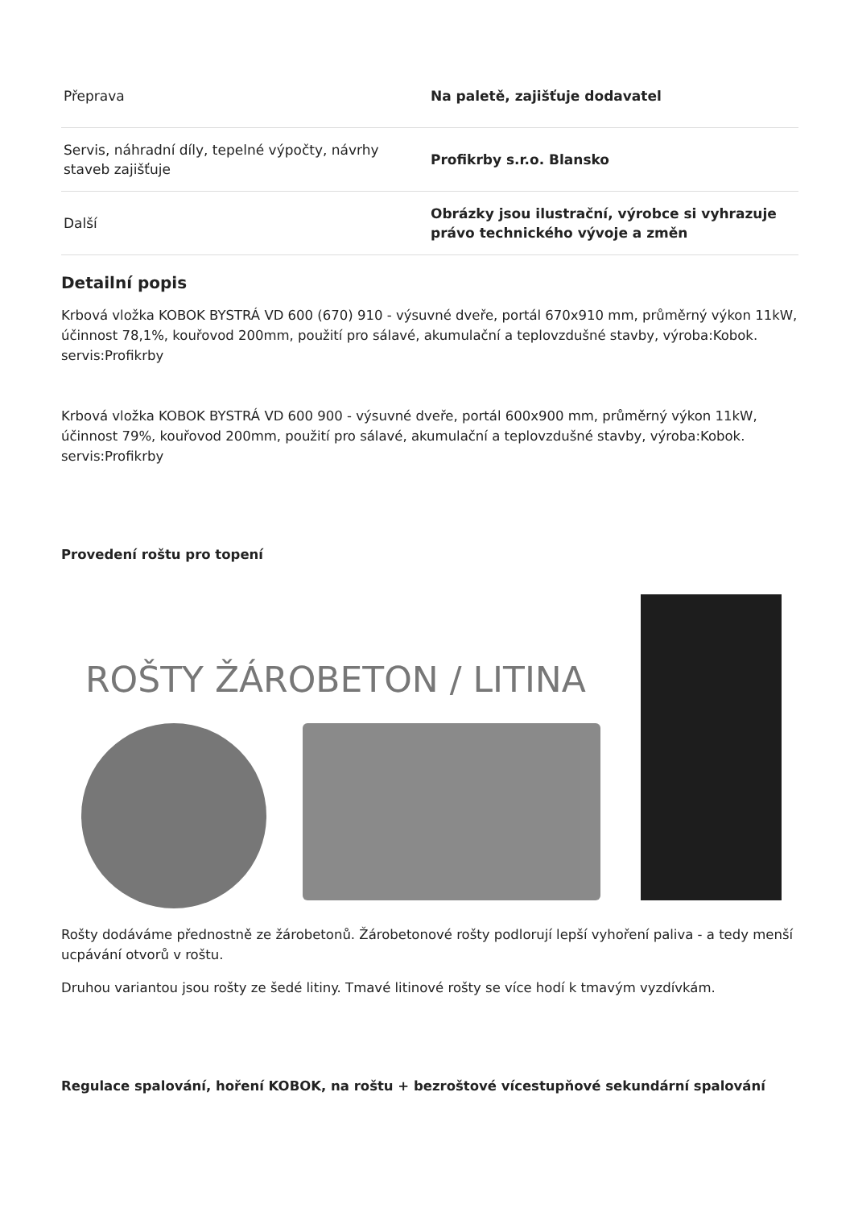| Přeprava | Na paletě, zajišťuje dodavatel |
| Servis, náhradní díly, tepelné výpočty, návrhy staveb zajišťuje | Profikrby s.r.o. Blansko |
| Další | Obrázky jsou ilustrační, výrobce si vyhrazuje právo technického vývoje a změn |
Detailní popis
Krbová vložka KOBOK BYSTRÁ VD 600 (670) 910 - výsuvné dveře, portál 670x910 mm, průměrný výkon 11kW, účinnost 78,1%, kouřovod 200mm, použití pro sálavé, akumulační a teplovzdušné stavby, výroba:Kobok. servis:Profikrby
Krbová vložka KOBOK BYSTRÁ VD 600 900 - výsuvné dveře, portál 600x900 mm, průměrný výkon 11kW, účinnost 79%, kouřovod 200mm, použití pro sálavé, akumulační a teplovzdušné stavby, výroba:Kobok. servis:Profikrby
Provedení roštu pro topení
ROŠTY ŽÁROBETON / LITINA
Rošty dodáváme přednostně ze žárobetonů. Žárobetonové rošty podlorují lepší vyhoření paliva - a tedy menší ucpávání otvorů v roštu.
Druhou variantou jsou rošty ze šedé litiny. Tmavé litinové rošty se více hodí k tmavým vyzdívkám.
Regulace spalování, hoření KOBOK, na roštu + bezroštové vícestupňové sekundární spalování